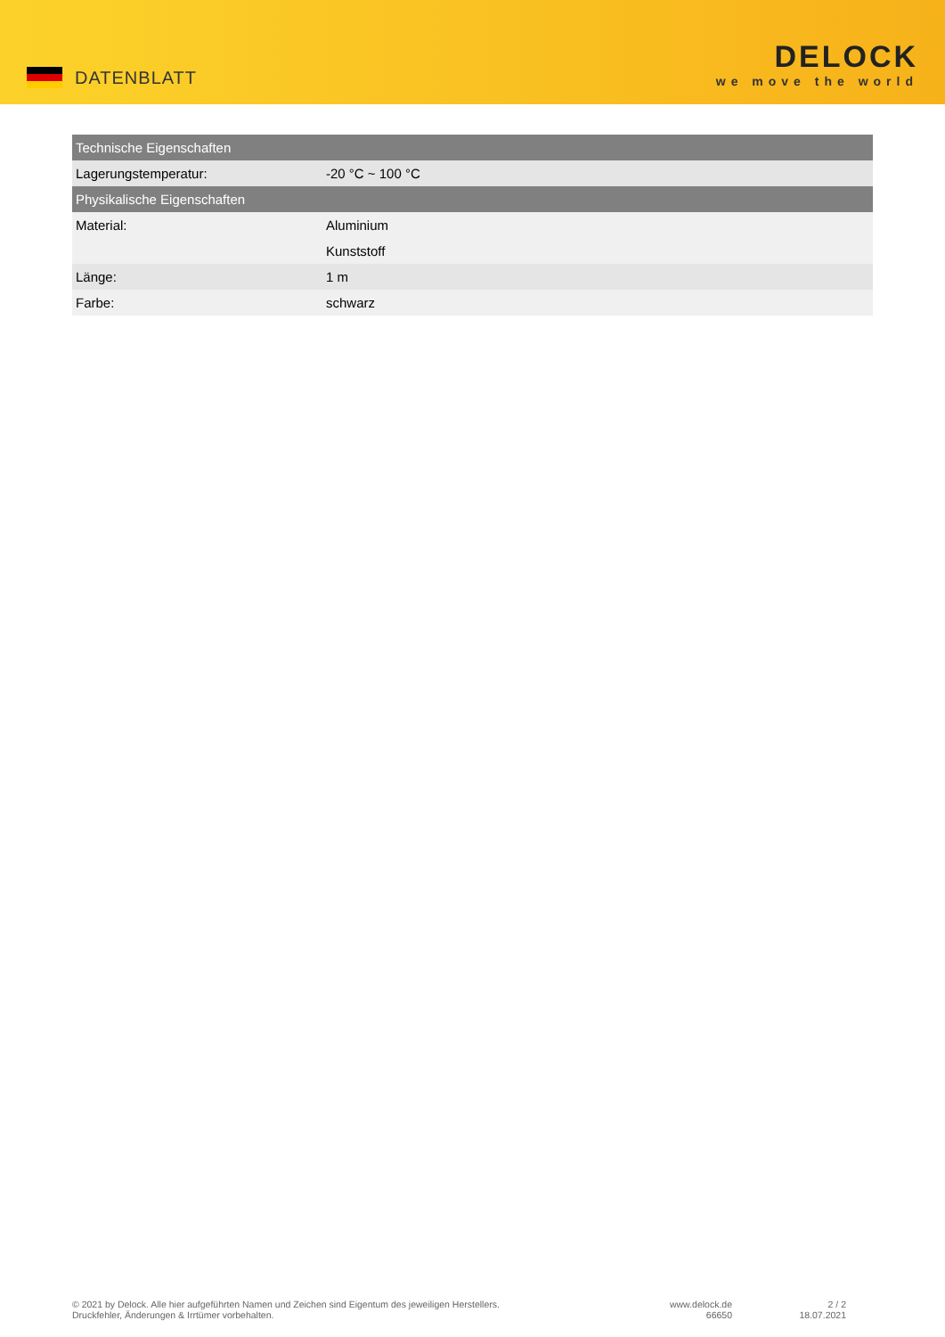DATENBLATT
DELOCK
we move the world
| Technische Eigenschaften | |
| --- | --- |
| Lagerungstemperatur: | -20 °C ~ 100 °C |
| Physikalische Eigenschaften | |
| Material: | Aluminium |
| | Kunststoff |
| Länge: | 1 m |
| Farbe: | schwarz |
© 2021 by Delock. Alle hier aufgeführten Namen und Zeichen sind Eigentum des jeweiligen Herstellers.
Druckfehler, Änderungen & Irrtümer vorbehalten.
www.delock.de
66650
2 / 2
18.07.2021